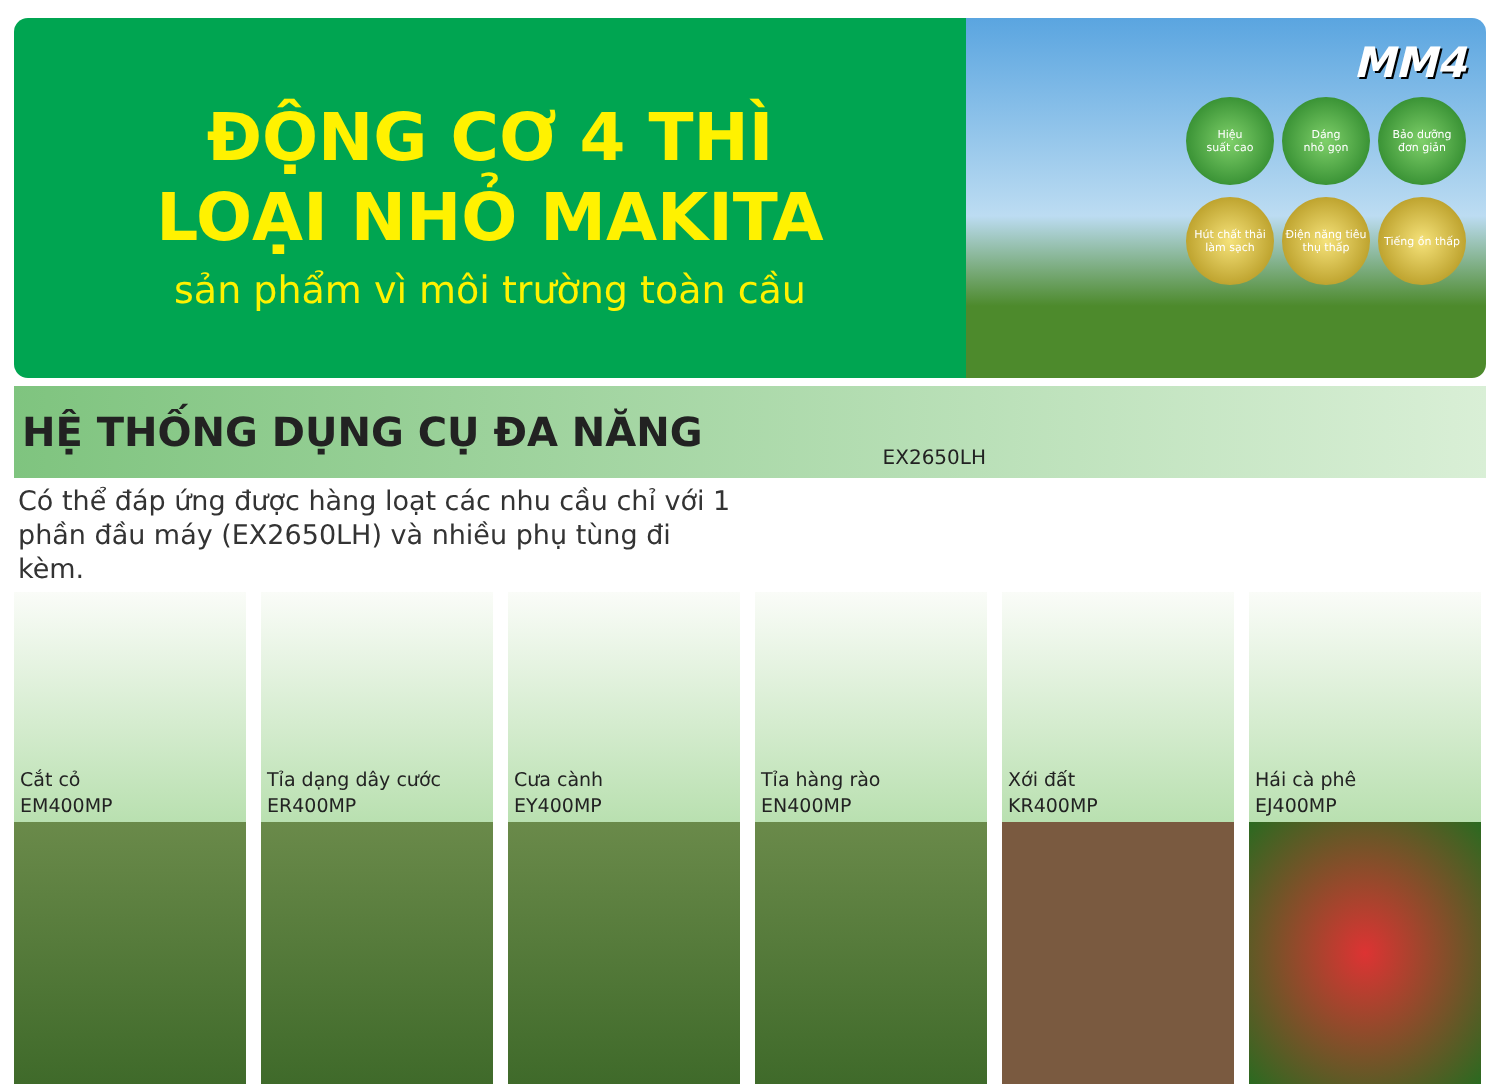ĐỘNG CƠ 4 THÌ
LOẠI NHỎ MAKITA
sản phẩm vì môi trường toàn cầu
MM4
Hiệu
suất cao
Dáng
nhỏ gọn
Bảo dưỡng
đơn giản
Hút chất thải
làm sạch
Điện năng tiêu
thụ thấp
Tiếng ồn thấp
HỆ THỐNG DỤNG CỤ ĐA NĂNG
EX2650LH
Có thể đáp ứng được hàng loạt các nhu cầu chỉ với 1 phần đầu máy (EX2650LH) và nhiều phụ tùng đi kèm.
Cắt cỏ
EM400MP
Tỉa dạng dây cước
ER400MP
Cưa cành
EY400MP
Tỉa hàng rào
EN400MP
Xới đất
KR400MP
Hái cà phê
EJ400MP